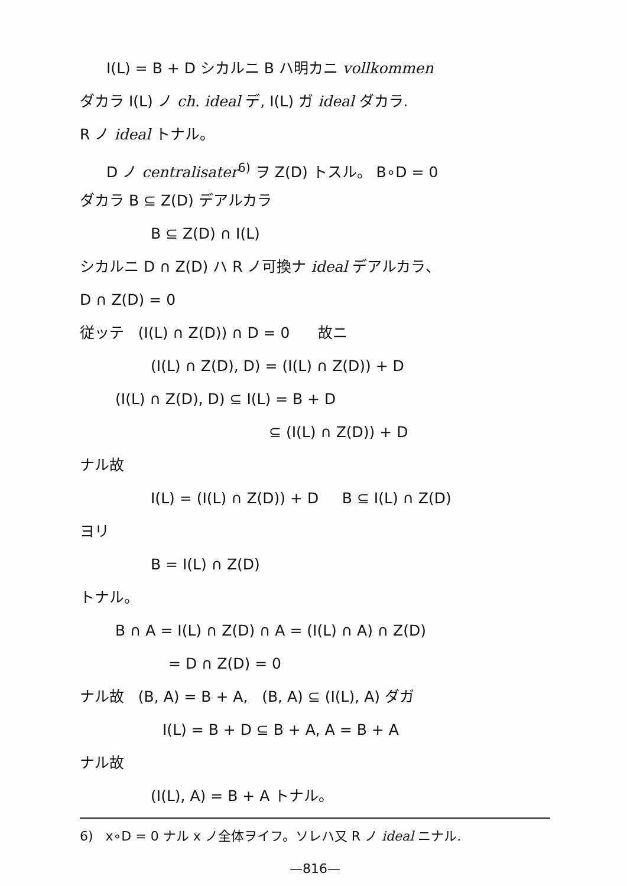I(L) = B + D シカルニ B ハ明カニ vollkommen
ダカラ I(L) ノ ch. ideal デ, I(L) ガ ideal ダカラ.
R ノ ideal トナル。
D ノ centralisater<sup>6)</sup> ヲ Z(D) トスル。 B∘D = 0
ダカラ B ⊆ Z(D) デアルカラ
B ⊆ Z(D) ∩ I(L)
シカルニ D ∩ Z(D) ハ R ノ可換ナ ideal デアルカラ、
D ∩ Z(D) = 0
従ッテ (I(L) ∩ Z(D)) ∩ D = 0 故ニ
(I(L) ∩ Z(D), D) = (I(L) ∩ Z(D)) + D
(I(L) ∩ Z(D), D) ⊆ I(L) = B + D
⊆ (I(L) ∩ Z(D)) + D
ナル故
I(L) = (I(L) ∩ Z(D)) + D B ⊆ I(L) ∩ Z(D)
ヨリ
B = I(L) ∩ Z(D)
トナル。
B ∩ A = I(L) ∩ Z(D) ∩ A = (I(L) ∩ A) ∩ Z(D)
= D ∩ Z(D) = 0
ナル故 (B, A) = B + A, (B, A) ⊆ (I(L), A) ダガ
I(L) = B + D ⊆ B + A, A = B + A
ナル故
(I(L), A) = B + A トナル。
6) x∘D = 0 ナル x ノ全体ヲイフ。ソレハ又 R ノ ideal ニナル.
—816—